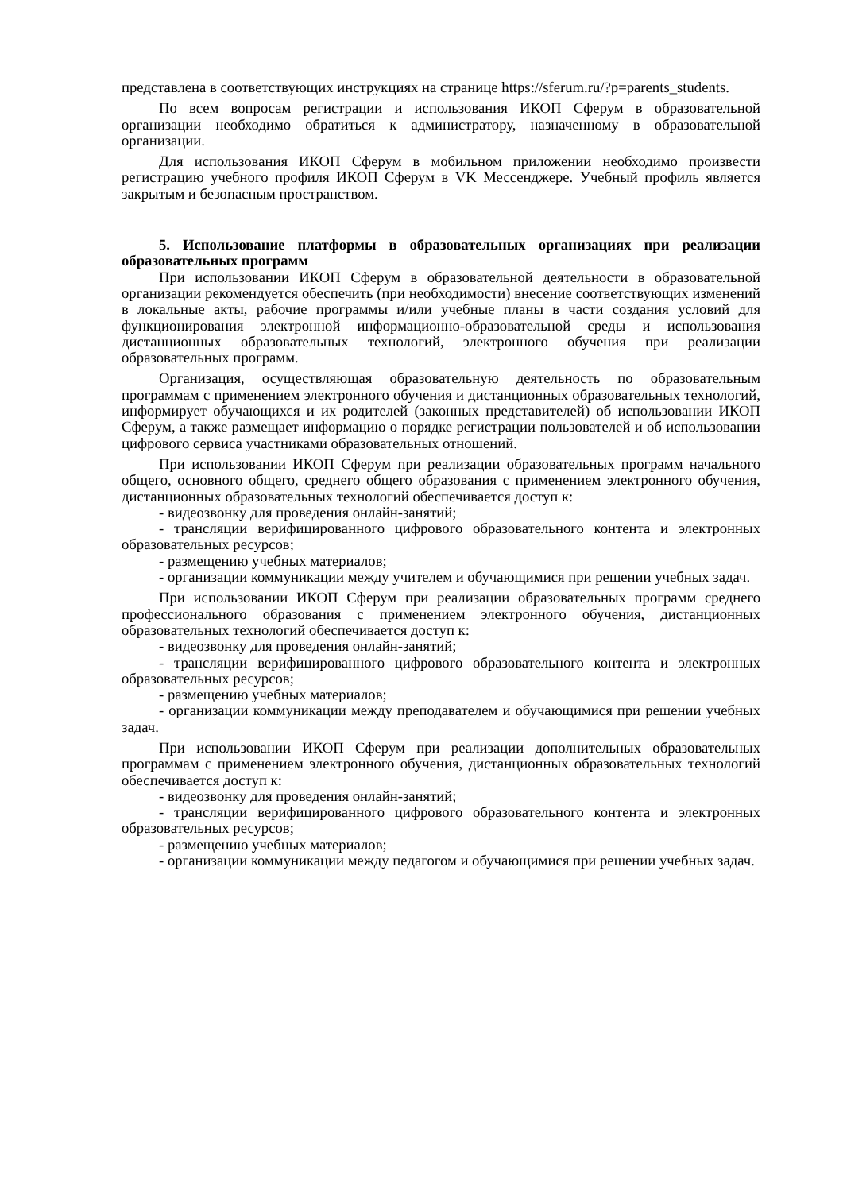представлена в соответствующих инструкциях на странице https://sferum.ru/?p=parents_students.
По всем вопросам регистрации и использования ИКОП Сферум в образовательной организации необходимо обратиться к администратору, назначенному в образовательной организации.
Для использования ИКОП Сферум в мобильном приложении необходимо произвести регистрацию учебного профиля ИКОП Сферум в VK Мессенджере. Учебный профиль является закрытым и безопасным пространством.
5. Использование платформы в образовательных организациях при реализации образовательных программ
При использовании ИКОП Сферум в образовательной деятельности в образовательной организации рекомендуется обеспечить (при необходимости) внесение соответствующих изменений в локальные акты, рабочие программы и/или учебные планы в части создания условий для функционирования электронной информационно-образовательной среды и использования дистанционных образовательных технологий, электронного обучения при реализации образовательных программ.
Организация, осуществляющая образовательную деятельность по образовательным программам с применением электронного обучения и дистанционных образовательных технологий, информирует обучающихся и их родителей (законных представителей) об использовании ИКОП Сферум, а также размещает информацию о порядке регистрации пользователей и об использовании цифрового сервиса участниками образовательных отношений.
При использовании ИКОП Сферум при реализации образовательных программ начального общего, основного общего, среднего общего образования с применением электронного обучения, дистанционных образовательных технологий обеспечивается доступ к:
- видеозвонку для проведения онлайн-занятий;
- трансляции верифицированного цифрового образовательного контента и электронных образовательных ресурсов;
- размещению учебных материалов;
- организации коммуникации между учителем и обучающимися при решении учебных задач.
При использовании ИКОП Сферум при реализации образовательных программ среднего профессионального образования с применением электронного обучения, дистанционных образовательных технологий обеспечивается доступ к:
- видеозвонку для проведения онлайн-занятий;
- трансляции верифицированного цифрового образовательного контента и электронных образовательных ресурсов;
- размещению учебных материалов;
- организации коммуникации между преподавателем и обучающимися при решении учебных задач.
При использовании ИКОП Сферум при реализации дополнительных образовательных программам с применением электронного обучения, дистанционных образовательных технологий обеспечивается доступ к:
- видеозвонку для проведения онлайн-занятий;
- трансляции верифицированного цифрового образовательного контента и электронных образовательных ресурсов;
- размещению учебных материалов;
- организации коммуникации между педагогом и обучающимися при решении учебных задач.